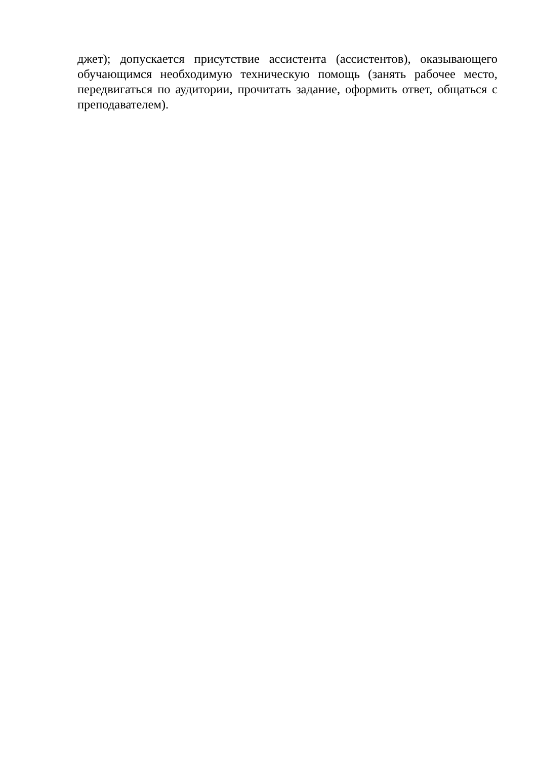джет); допускается присутствие ассистента (ассистентов), оказывающего обучающимся необходимую техническую помощь (занять рабочее место, передвигаться по аудитории, прочитать задание, оформить ответ, общаться с преподавателем).